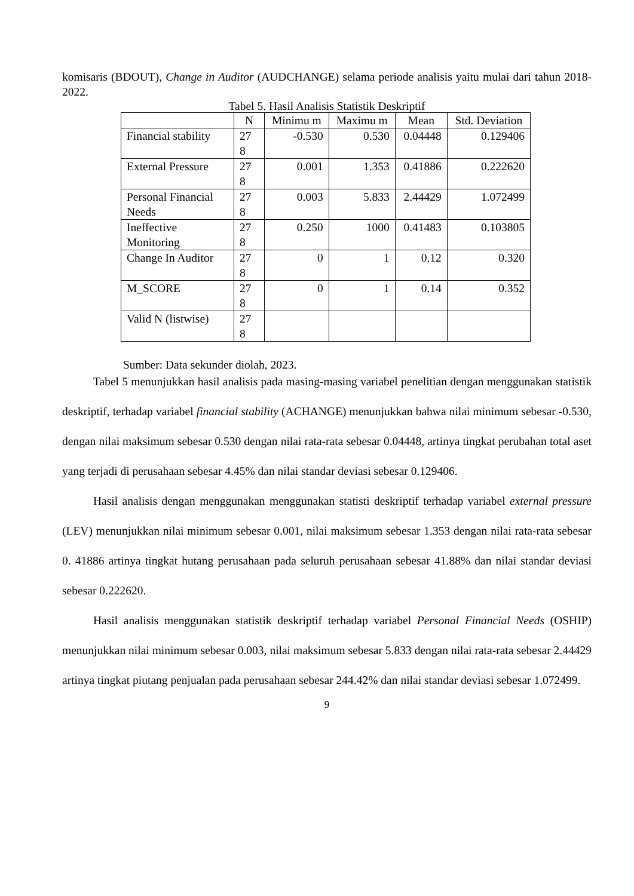komisaris (BDOUT), Change in Auditor (AUDCHANGE) selama periode analisis yaitu mulai dari tahun 2018-2022.
Tabel 5. Hasil Analisis Statistik Deskriptif
| | N | Minimu m | Maximu m | Mean | Std. Deviation |
| --- | --- | --- | --- | --- | --- |
| Financial stability | 27 8 | -0.530 | 0.530 | 0.04448 | 0.129406 |
| External Pressure | 27 8 | 0.001 | 1.353 | 0.41886 | 0.222620 |
| Personal Financial Needs | 27 8 | 0.003 | 5.833 | 2.44429 | 1.072499 |
| Ineffective Monitoring | 27 8 | 0.250 | 1000 | 0.41483 | 0.103805 |
| Change In Auditor | 27 8 | 0 | 1 | 0.12 | 0.320 |
| M_SCORE | 27 8 | 0 | 1 | 0.14 | 0.352 |
| Valid N (listwise) | 27 8 | | | | |
Sumber: Data sekunder diolah, 2023.
Tabel 5 menunjukkan hasil analisis pada masing-masing variabel penelitian dengan menggunakan statistik deskriptif, terhadap variabel financial stability (ACHANGE) menunjukkan bahwa nilai minimum sebesar -0.530, dengan nilai maksimum sebesar 0.530 dengan nilai rata-rata sebesar 0.04448, artinya tingkat perubahan total aset yang terjadi di perusahaan sebesar 4.45% dan nilai standar deviasi sebesar 0.129406.
Hasil analisis dengan menggunakan menggunakan statisti deskriptif terhadap variabel external pressure (LEV) menunjukkan nilai minimum sebesar 0.001, nilai maksimum sebesar 1.353 dengan nilai rata-rata sebesar 0. 41886 artinya tingkat hutang perusahaan pada seluruh perusahaan sebesar 41.88% dan nilai standar deviasi sebesar 0.222620.
Hasil analisis menggunakan statistik deskriptif terhadap variabel Personal Financial Needs (OSHIP) menunjukkan nilai minimum sebesar 0.003, nilai maksimum sebesar 5.833 dengan nilai rata-rata sebesar 2.44429 artinya tingkat piutang penjualan pada perusahaan sebesar 244.42% dan nilai standar deviasi sebesar 1.072499.
9